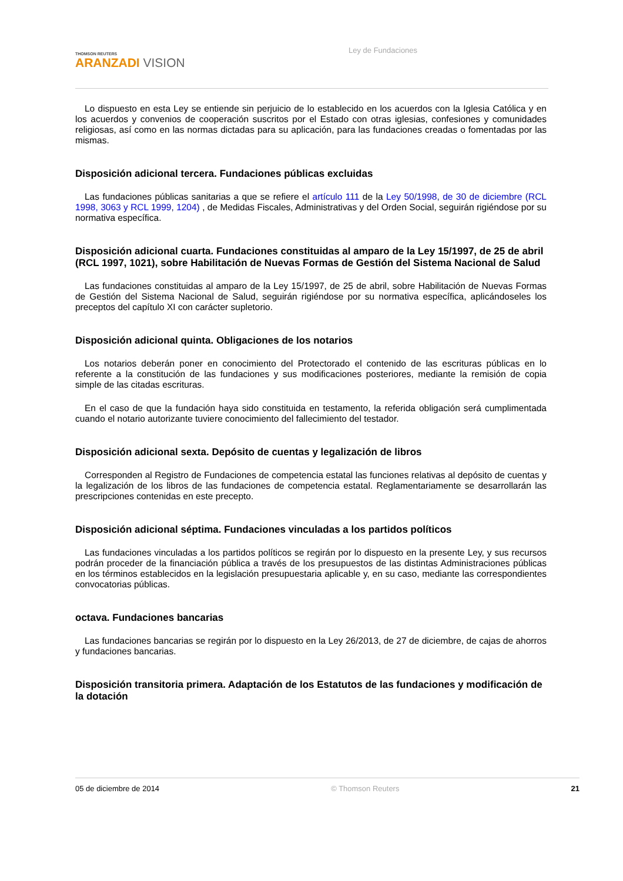THOMSON REUTERS
ARANZADI VISION
Ley de Fundaciones
Lo dispuesto en esta Ley se entiende sin perjuicio de lo establecido en los acuerdos con la Iglesia Católica y en los acuerdos y convenios de cooperación suscritos por el Estado con otras iglesias, confesiones y comunidades religiosas, así como en las normas dictadas para su aplicación, para las fundaciones creadas o fomentadas por las mismas.
Disposición adicional tercera. Fundaciones públicas excluidas
Las fundaciones públicas sanitarias a que se refiere el artículo 111 de la Ley 50/1998, de 30 de diciembre (RCL 1998, 3063 y RCL 1999, 1204) , de Medidas Fiscales, Administrativas y del Orden Social, seguirán rigiéndose por su normativa específica.
Disposición adicional cuarta. Fundaciones constituidas al amparo de la Ley 15/1997, de 25 de abril (RCL 1997, 1021), sobre Habilitación de Nuevas Formas de Gestión del Sistema Nacional de Salud
Las fundaciones constituidas al amparo de la Ley 15/1997, de 25 de abril, sobre Habilitación de Nuevas Formas de Gestión del Sistema Nacional de Salud, seguirán rigiéndose por su normativa específica, aplicándoseles los preceptos del capítulo XI con carácter supletorio.
Disposición adicional quinta. Obligaciones de los notarios
Los notarios deberán poner en conocimiento del Protectorado el contenido de las escrituras públicas en lo referente a la constitución de las fundaciones y sus modificaciones posteriores, mediante la remisión de copia simple de las citadas escrituras.
En el caso de que la fundación haya sido constituida en testamento, la referida obligación será cumplimentada cuando el notario autorizante tuviere conocimiento del fallecimiento del testador.
Disposición adicional sexta. Depósito de cuentas y legalización de libros
Corresponden al Registro de Fundaciones de competencia estatal las funciones relativas al depósito de cuentas y la legalización de los libros de las fundaciones de competencia estatal. Reglamentariamente se desarrollarán las prescripciones contenidas en este precepto.
Disposición adicional séptima. Fundaciones vinculadas a los partidos políticos
Las fundaciones vinculadas a los partidos políticos se regirán por lo dispuesto en la presente Ley, y sus recursos podrán proceder de la financiación pública a través de los presupuestos de las distintas Administraciones públicas en los términos establecidos en la legislación presupuestaria aplicable y, en su caso, mediante las correspondientes convocatorias públicas.
octava. Fundaciones bancarias
Las fundaciones bancarias se regirán por lo dispuesto en la Ley 26/2013, de 27 de diciembre, de cajas de ahorros y fundaciones bancarias.
Disposición transitoria primera. Adaptación de los Estatutos de las fundaciones y modificación de la dotación
05 de diciembre de 2014 © Thomson Reuters 21